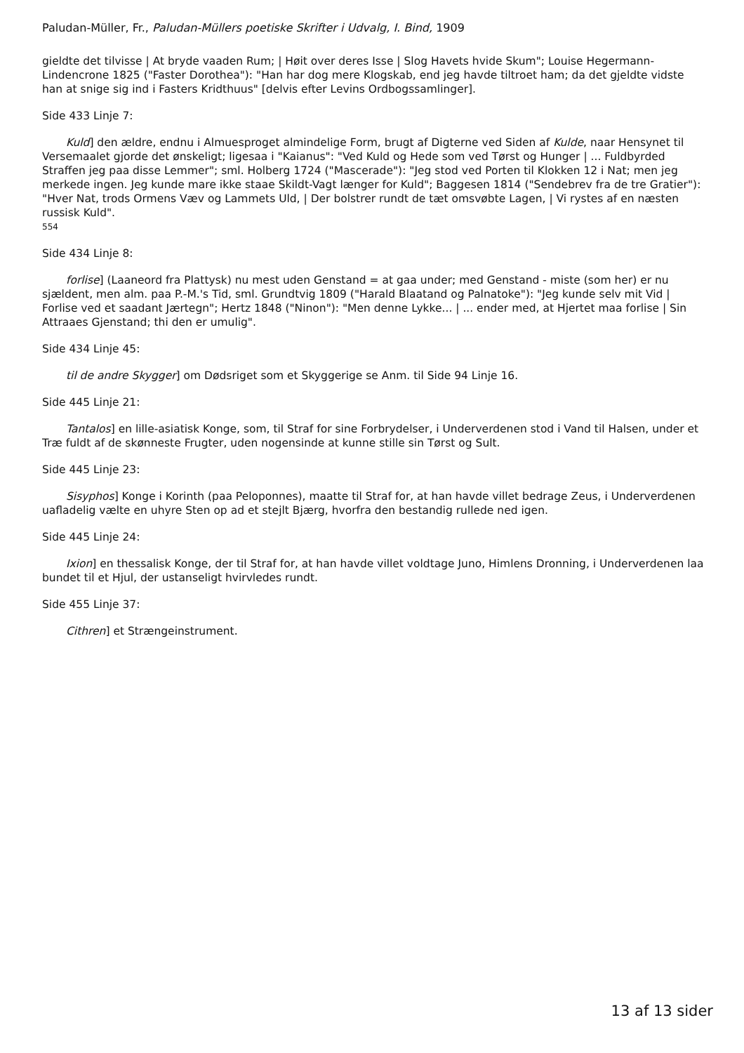Paludan-Müller, Fr., Paludan-Müllers poetiske Skrifter i Udvalg, I. Bind, 1909
gieldte det tilvisse | At bryde vaaden Rum; | Høit over deres Isse | Slog Havets hvide Skum"; Louise Hegermann-Lindencrone 1825 ("Faster Dorothea"): "Han har dog mere Klogskab, end jeg havde tiltroet ham; da det gjeldte vidste han at snige sig ind i Fasters Kridthuus" [delvis efter Levins Ordbogssamlinger].
Side 433 Linje 7:
Kuld] den ældre, endnu i Almuesproget almindelige Form, brugt af Digterne ved Siden af Kulde, naar Hensynet til Versemaalet gjorde det ønskeligt; ligesaa i "Kaianus": "Ved Kuld og Hede som ved Tørst og Hunger | ... Fuldbyrded Straffen jeg paa disse Lemmer"; sml. Holberg 1724 ("Mascerade"): "Jeg stod ved Porten til Klokken 12 i Nat; men jeg merkede ingen. Jeg kunde mare ikke staae Skildt-Vagt længer for Kuld"; Baggesen 1814 ("Sendebrev fra de tre Gratier"): "Hver Nat, trods Ormens Væv og Lammets Uld, | Der bolstrer rundt de tæt omsvøbte Lagen, | Vi rystes af en næsten russisk Kuld".
554
Side 434 Linje 8:
forlise] (Laaneord fra Plattysk) nu mest uden Genstand = at gaa under; med Genstand - miste (som her) er nu sjældent, men alm. paa P.-M.'s Tid, sml. Grundtvig 1809 ("Harald Blaatand og Palnatoke"): "Jeg kunde selv mit Vid | Forlise ved et saadant Jærtegn"; Hertz 1848 ("Ninon"): "Men denne Lykke... | ... ender med, at Hjertet maa forlise | Sin Attraaes Gjenstand; thi den er umulig".
Side 434 Linje 45:
til de andre Skygger] om Dødsriget som et Skyggerige se Anm. til Side 94 Linje 16.
Side 445 Linje 21:
Tantalos] en lille-asiatisk Konge, som, til Straf for sine Forbrydelser, i Underverdenen stod i Vand til Halsen, under et Træ fuldt af de skønneste Frugter, uden nogensinde at kunne stille sin Tørst og Sult.
Side 445 Linje 23:
Sisyphos] Konge i Korinth (paa Peloponnes), maatte til Straf for, at han havde villet bedrage Zeus, i Underverdenen uafladelig vælte en uhyre Sten op ad et stejlt Bjærg, hvorfra den bestandig rullede ned igen.
Side 445 Linje 24:
Ixion] en thessalisk Konge, der til Straf for, at han havde villet voldtage Juno, Himlens Dronning, i Underverdenen laa bundet til et Hjul, der ustanseligt hvirvledes rundt.
Side 455 Linje 37:
Cithren] et Strængeinstrument.
13 af 13 sider